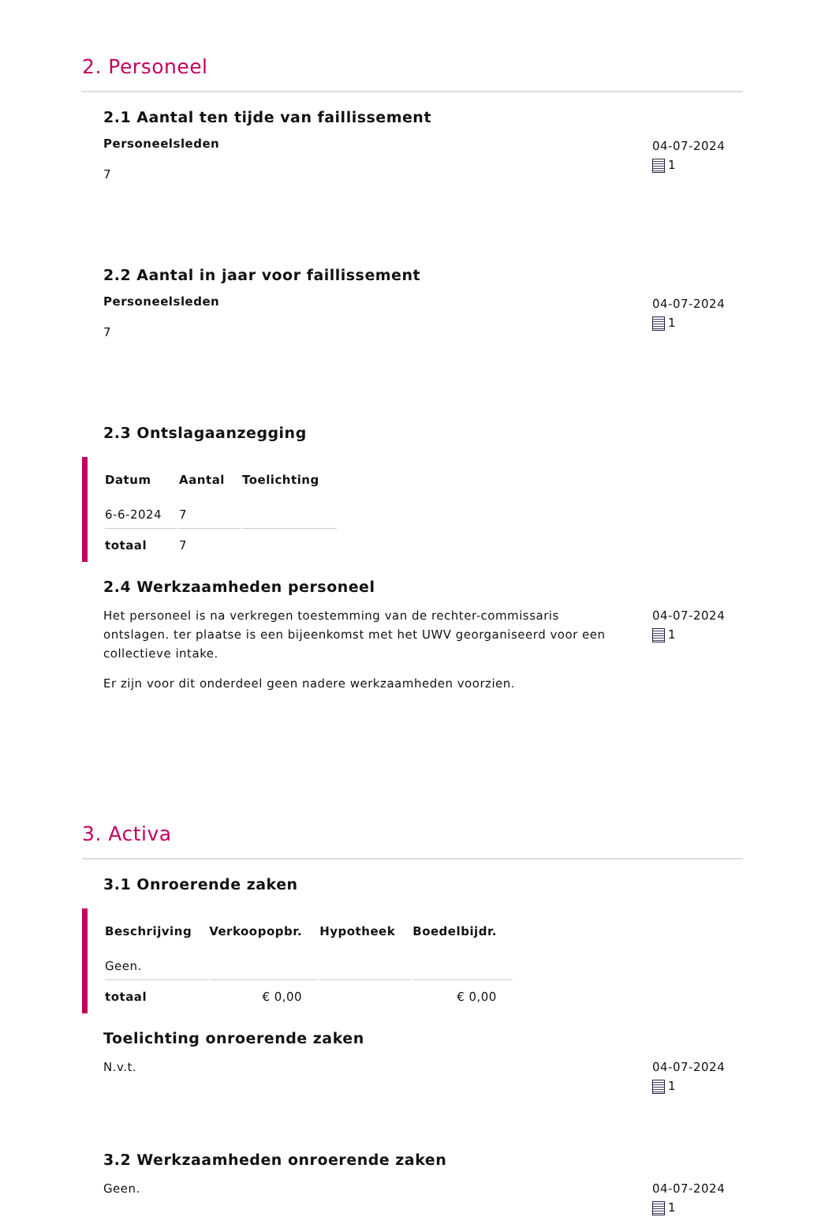2. Personeel
2.1 Aantal ten tijde van faillissement
Personeelsleden
7
04-07-2024
1
2.2 Aantal in jaar voor faillissement
Personeelsleden
7
04-07-2024
1
2.3 Ontslagaanzegging
| Datum | Aantal | Toelichting |
| --- | --- | --- |
| 6-6-2024 | 7 | |
| totaal | 7 | |
2.4 Werkzaamheden personeel
Het personeel is na verkregen toestemming van de rechter-commissaris ontslagen. ter plaatse is een bijeenkomst met het UWV georganiseerd voor een collectieve intake.
Er zijn voor dit onderdeel geen nadere werkzaamheden voorzien.
04-07-2024
1
3. Activa
3.1 Onroerende zaken
| Beschrijving | Verkoopopbr. | Hypotheek | Boedelbijdr. |
| --- | --- | --- | --- |
| Geen. | | | |
| totaal | € 0,00 | | € 0,00 |
Toelichting onroerende zaken
N.v.t. 04-07-2024
1
3.2 Werkzaamheden onroerende zaken
Geen. 04-07-2024
1